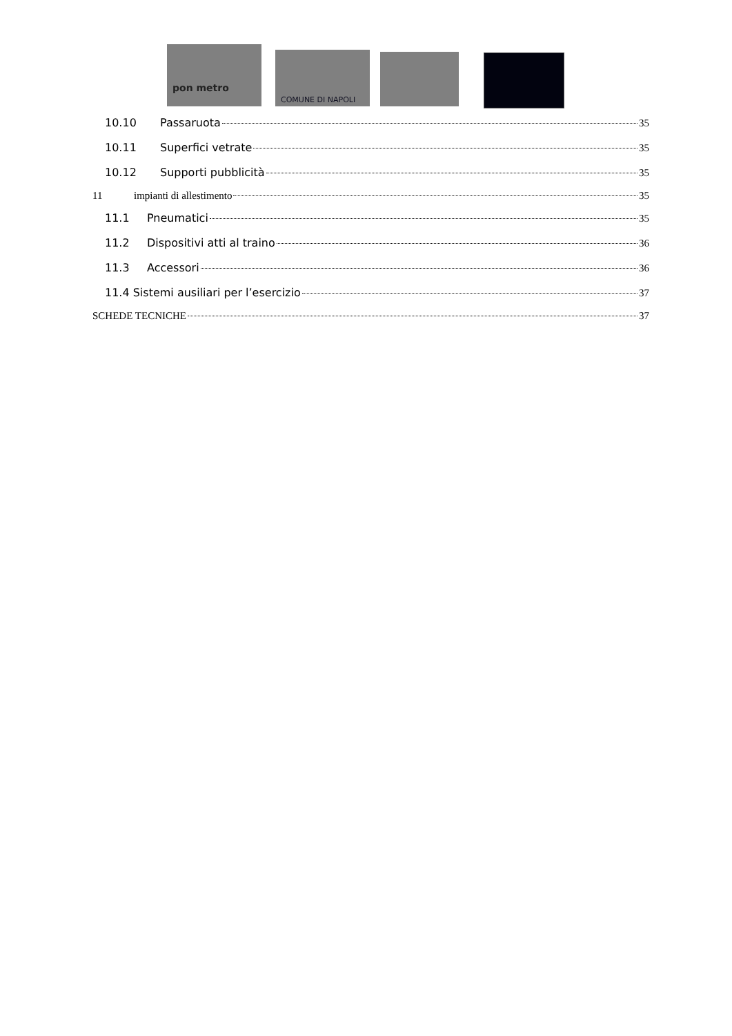pon metro COMUNE DI NAPOLI
10.10 Passaruota 35
10.11 Superfici vetrate 35
10.12 Supporti pubblicità 35
11 impianti di allestimento 35
11.1 Pneumatici 35
11.2 Dispositivi atti al traino 36
11.3 Accessori 36
11.4 Sistemi ausiliari per l’esercizio 37
SCHEDE TECNICHE 37